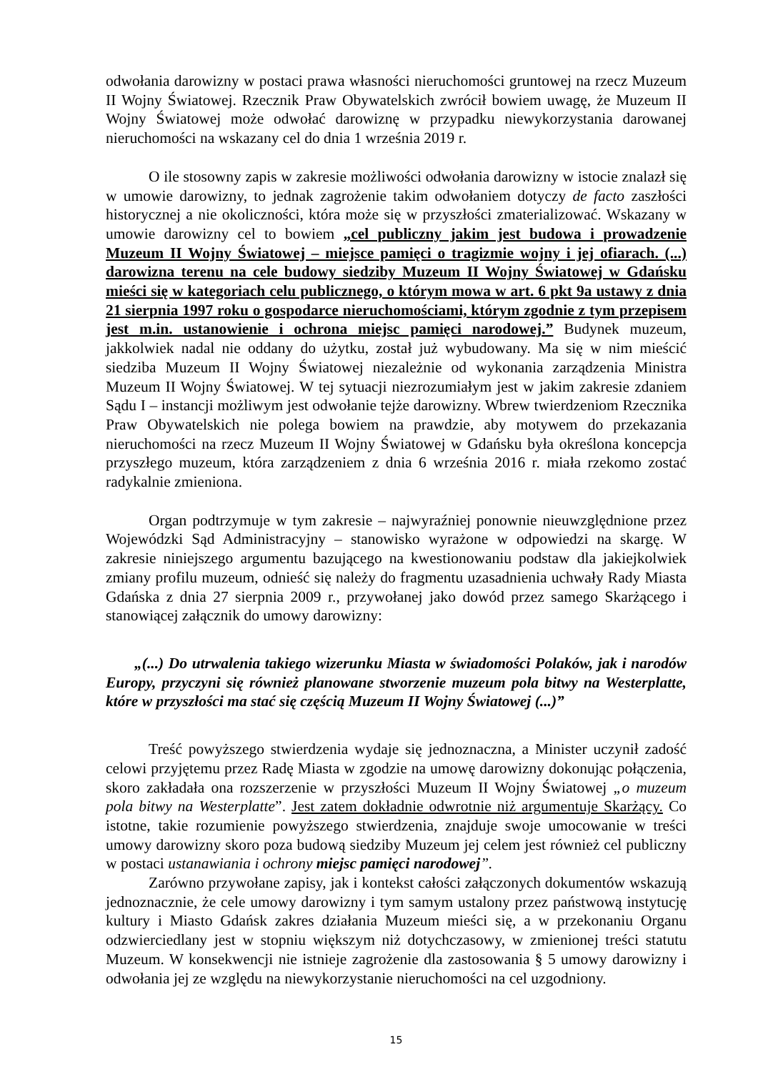odwołania darowizny w postaci prawa własności nieruchomości gruntowej na rzecz Muzeum II Wojny Światowej. Rzecznik Praw Obywatelskich zwrócił bowiem uwagę, że Muzeum II Wojny Światowej może odwołać darowiznę w przypadku niewykorzystania darowanej nieruchomości na wskazany cel do dnia 1 września 2019 r.
O ile stosowny zapis w zakresie możliwości odwołania darowizny w istocie znalazł się w umowie darowizny, to jednak zagrożenie takim odwołaniem dotyczy de facto zaszłości historycznej a nie okoliczności, która może się w przyszłości zmaterializować. Wskazany w umowie darowizny cel to bowiem „cel publiczny jakim jest budowa i prowadzenie Muzeum II Wojny Światowej – miejsce pamięci o tragizmie wojny i jej ofiarach. (...) darowizna terenu na cele budowy siedziby Muzeum II Wojny Światowej w Gdańsku mieści się w kategoriach celu publicznego, o którym mowa w art. 6 pkt 9a ustawy z dnia 21 sierpnia 1997 roku o gospodarce nieruchomościami, którym zgodnie z tym przepisem jest m.in. ustanowienie i ochrona miejsc pamięci narodowej.” Budynek muzeum, jakkolwiek nadal nie oddany do użytku, został już wybudowany. Ma się w nim mieścić siedziba Muzeum II Wojny Światowej niezależnie od wykonania zarządzenia Ministra Muzeum II Wojny Światowej. W tej sytuacji niezrozumiałym jest w jakim zakresie zdaniem Sądu I – instancji możliwym jest odwołanie tejże darowizny. Wbrew twierdzeniom Rzecznika Praw Obywatelskich nie polega bowiem na prawdzie, aby motywem do przekazania nieruchomości na rzecz Muzeum II Wojny Światowej w Gdańsku była określona koncepcja przyszłego muzeum, która zarządzeniem z dnia 6 września 2016 r. miała rzekomo zostać radykalnie zmieniona.
Organ podtrzymuje w tym zakresie – najwyraźniej ponownie nieuwzględnione przez Wojewódzki Sąd Administracyjny – stanowisko wyrażone w odpowiedzi na skargę. W zakresie niniejszego argumentu bazującego na kwestionowaniu podstaw dla jakiejkolwiek zmiany profilu muzeum, odnieść się należy do fragmentu uzasadnienia uchwały Rady Miasta Gdańska z dnia 27 sierpnia 2009 r., przywołanej jako dowód przez samego Skarżącego i stanowiącej załącznik do umowy darowizny:
„(...) Do utrwalenia takiego wizerunku Miasta w świadomości Polaków, jak i narodów Europy, przyczyni się również planowane stworzenie muzeum pola bitwy na Westerplatte, które w przyszłości ma stać się częścią Muzeum II Wojny Światowej (...)”
Treść powyższego stwierdzenia wydaje się jednoznaczna, a Minister uczynił zadość celowi przyjętemu przez Radę Miasta w zgodzie na umowę darowizny dokonując połączenia, skoro zakładała ona rozszerzenie w przyszłości Muzeum II Wojny Światowej „o muzeum pola bitwy na Westerplatte”. Jest zatem dokładnie odwrotnie niż argumentuje Skarżący. Co istotne, takie rozumienie powyższego stwierdzenia, znajduje swoje umocowanie w treści umowy darowizny skoro poza budową siedziby Muzeum jej celem jest również cel publiczny w postaci ustanawiania i ochrony miejsc pamięci narodowej”.
Zarówno przywołane zapisy, jak i kontekst całości załączonych dokumentów wskazują jednoznacznie, że cele umowy darowizny i tym samym ustalony przez państwową instytucję kultury i Miasto Gdańsk zakres działania Muzeum mieści się, a w przekonaniu Organu odzwierciedlany jest w stopniu większym niż dotychczasowy, w zmienionej treści statutu Muzeum. W konsekwencji nie istnieje zagrożenie dla zastosowania § 5 umowy darowizny i odwołania jej ze względu na niewykorzystanie nieruchomości na cel uzgodniony.
15